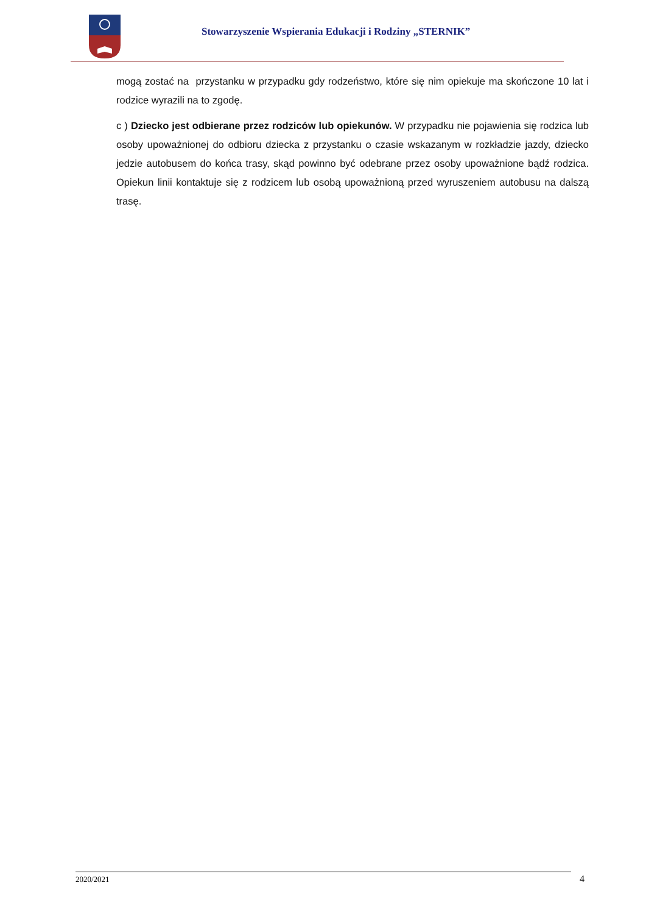Stowarzyszenie Wspierania Edukacji i Rodziny „STERNIK”
mogą zostać na przystanku w przypadku gdy rodzeństwo, które się nim opiekuje ma skończone 10 lat i rodzice wyrazili na to zgodę.
c ) Dziecko jest odbierane przez rodziców lub opiekunów. W przypadku nie pojawienia się rodzica lub osoby upoważnionej do odbioru dziecka z przystanku o czasie wskazanym w rozkładzie jazdy, dziecko jedzie autobusem do końca trasy, skąd powinno być odebrane przez osoby upoważnione bądź rodzica. Opiekun linii kontaktuje się z rodzicem lub osobą upoważnioną przed wyruszeniem autobusu na dalszą trasę.
2020/2021 4